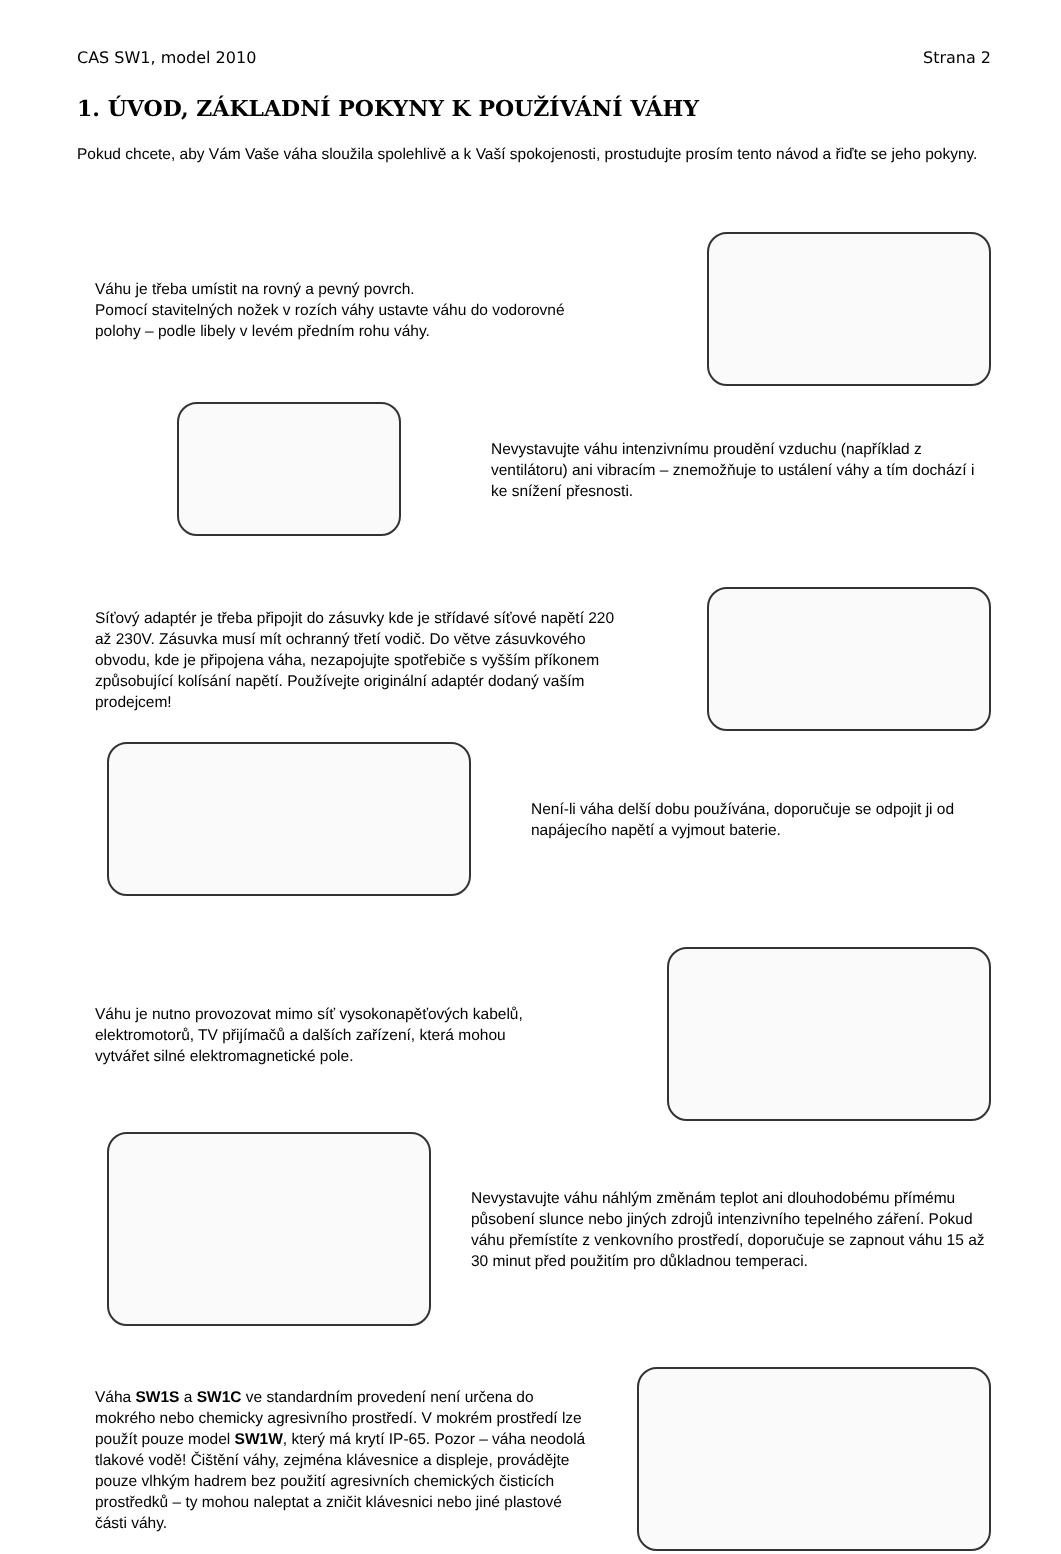CAS SW1, model 2010 Strana 2
1. ÚVOD, ZÁKLADNÍ POKYNY K POUŽÍVÁNÍ VÁHY
Pokud chcete, aby Vám Vaše váha sloužila spolehlivě a k Vaší spokojenosti, prostudujte prosím tento návod a řiďte se jeho pokyny.
Váhu je třeba umístit na rovný a pevný povrch.
Pomocí stavitelných nožek v rozích váhy ustavte váhu do vodorovné polohy – podle libely v levém předním rohu váhy.
Nevystavujte váhu intenzivnímu proudění vzduchu (například z ventilátoru) ani vibracím – znemožňuje to ustálení váhy a tím dochází i ke snížení přesnosti.
Síťový adaptér je třeba připojit do zásuvky kde je střídavé síťové napětí 220 až 230V. Zásuvka musí mít ochranný třetí vodič. Do větve zásuvkového obvodu, kde je připojena váha, nezapojujte spotřebiče s vyšším příkonem způsobující kolísání napětí. Používejte originální adaptér dodaný vaším prodejcem!
Není-li váha delší dobu používána, doporučuje se odpojit ji od napájecího napětí a vyjmout baterie.
Váhu je nutno provozovat mimo síť vysokonapěťových kabelů, elektromotorů, TV přijímačů a dalších zařízení, která mohou vytvářet silné elektromagnetické pole.
Nevystavujte váhu náhlým změnám teplot ani dlouhodobému přímému působení slunce nebo jiných zdrojů intenzivního tepelného záření. Pokud váhu přemístíte z venkovního prostředí, doporučuje se zapnout váhu 15 až 30 minut před použitím pro důkladnou temperaci.
Váha SW1S a SW1C ve standardním provedení není určena do mokrého nebo chemicky agresivního prostředí. V mokrém prostředí lze použít pouze model SW1W, který má krytí IP-65. Pozor – váha neodolá tlakové vodě! Čištění váhy, zejména klávesnice a displeje, provádějte pouze vlhkým hadrem bez použití agresivních chemických čisticích prostředků – ty mohou naleptat a zničit klávesnici nebo jiné plastové části váhy.